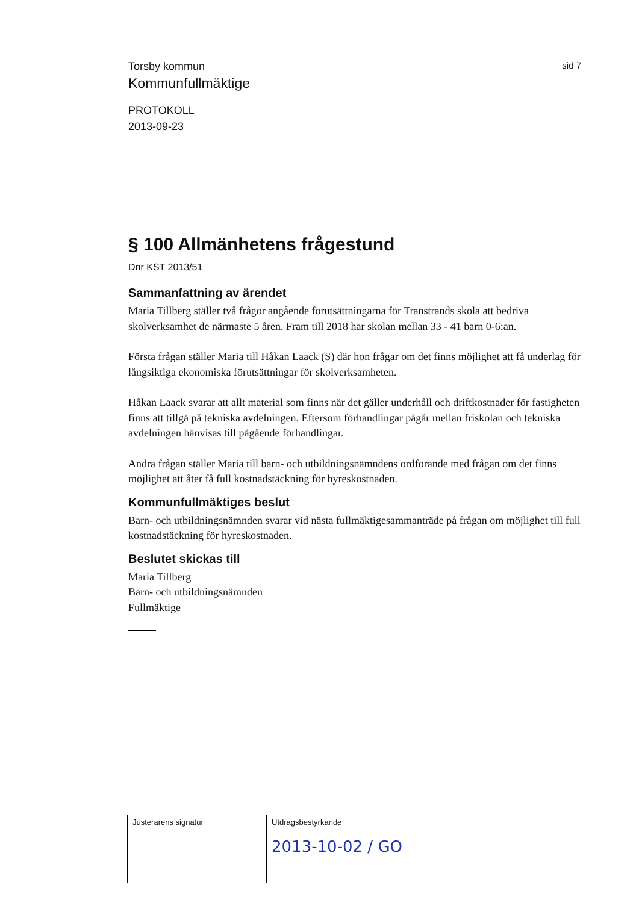Torsby kommun
sid 7
Kommunfullmäktige
PROTOKOLL
2013-09-23
§ 100 Allmänhetens frågestund
Dnr KST 2013/51
Sammanfattning av ärendet
Maria Tillberg ställer två frågor angående förutsättningarna för Transtrands skola att bedriva skolverksamhet de närmaste 5 åren. Fram till 2018 har skolan mellan 33 - 41 barn 0-6:an.
Första frågan ställer Maria till Håkan Laack (S) där hon frågar om det finns möjlighet att få underlag för långsiktiga ekonomiska förutsättningar för skolverksamheten.
Håkan Laack svarar att allt material som finns när det gäller underhåll och driftkostnader för fastigheten finns att tillgå på tekniska avdelningen. Eftersom förhandlingar pågår mellan friskolan och tekniska avdelningen hänvisas till pågående förhandlingar.
Andra frågan ställer Maria till barn- och utbildningsnämndens ordförande med frågan om det finns möjlighet att åter få full kostnadstäckning för hyreskostnaden.
Kommunfullmäktiges beslut
Barn- och utbildningsnämnden svarar vid nästa fullmäktigesammanträde på frågan om möjlighet till full kostnadstäckning för hyreskostnaden.
Beslutet skickas till
Maria Tillberg
Barn- och utbildningsnämnden
Fullmäktige
Justerarens signatur Utdragsbestyrkande
2013-10-02 / GO